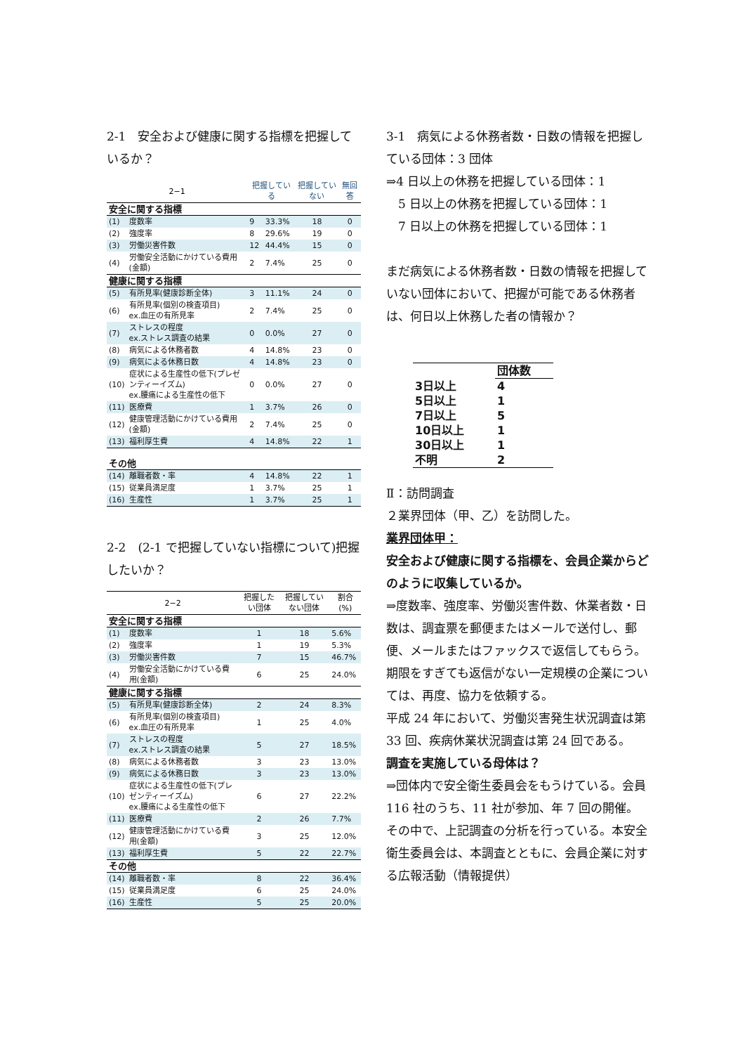2-1　安全および健康に関する指標を把握しているか？
| 2−1 | | 把握している | | 把握していない | 無回答 |
| --- | --- | --- | --- | --- | --- |
| 安全に関する指標 | | | | | |
| (1) | 度数率 | 9 | 33.3% | 18 | 0 |
| (2) | 強度率 | 8 | 29.6% | 19 | 0 |
| (3) | 労働災害件数 | 12 | 44.4% | 15 | 0 |
| (4) | 労働安全活動にかけている費用(金額) | 2 | 7.4% | 25 | 0 |
| 健康に関する指標 | | | | | |
| (5) | 有所見率(健康診断全体) | 3 | 11.1% | 24 | 0 |
| (6) | 有所見率(個別の検査項目) ex.血圧の有所見率 | 2 | 7.4% | 25 | 0 |
| (7) | ストレスの程度 ex.ストレス調査の結果 | 0 | 0.0% | 27 | 0 |
| (8) | 病気による休務者数 | 4 | 14.8% | 23 | 0 |
| (9) | 病気による休務日数 | 4 | 14.8% | 23 | 0 |
| (10) | 症状による生産性の低下(プレゼンティーイズム) ex.腰痛による生産性の低下 | 0 | 0.0% | 27 | 0 |
| (11) | 医療費 | 1 | 3.7% | 26 | 0 |
| (12) | 健康管理活動にかけている費用(金額) | 2 | 7.4% | 25 | 0 |
| (13) | 福利厚生費 | 4 | 14.8% | 22 | 1 |
| その他 | | | | | |
| (14) | 離職者数・率 | 4 | 14.8% | 22 | 1 |
| (15) | 従業員満足度 | 1 | 3.7% | 25 | 1 |
| (16) | 生産性 | 1 | 3.7% | 25 | 1 |
2-2　(2-1 で把握していない指標について)把握したいか？
| 2−2 | | 把握したい団体 | 把握していない団体 | 割合(%) |
| --- | --- | --- | --- | --- |
| 安全に関する指標 | | | | |
| (1) | 度数率 | 1 | 18 | 5.6% |
| (2) | 強度率 | 1 | 19 | 5.3% |
| (3) | 労働災害件数 | 7 | 15 | 46.7% |
| (4) | 労働安全活動にかけている費用(金額) | 6 | 25 | 24.0% |
| 健康に関する指標 | | | | |
| (5) | 有所見率(健康診断全体) | 2 | 24 | 8.3% |
| (6) | 有所見率(個別の検査項目) ex.血圧の有所見率 | 1 | 25 | 4.0% |
| (7) | ストレスの程度 ex.ストレス調査の結果 | 5 | 27 | 18.5% |
| (8) | 病気による休務者数 | 3 | 23 | 13.0% |
| (9) | 病気による休務日数 | 3 | 23 | 13.0% |
| (10) | 症状による生産性の低下(プレゼンティーイズム) ex.腰痛による生産性の低下 | 6 | 27 | 22.2% |
| (11) | 医療費 | 2 | 26 | 7.7% |
| (12) | 健康管理活動にかけている費用(金額) | 3 | 25 | 12.0% |
| (13) | 福利厚生費 | 5 | 22 | 22.7% |
| その他 | | | | |
| (14) | 離職者数・率 | 8 | 22 | 36.4% |
| (15) | 従業員満足度 | 6 | 25 | 24.0% |
| (16) | 生産性 | 5 | 25 | 20.0% |
3-1　病気による休務者数・日数の情報を把握している団体：3 団体
⇒4 日以上の休務を把握している団体：1
　5 日以上の休務を把握している団体：1
　7 日以上の休務を把握している団体：1
まだ病気による休務者数・日数の情報を把握していない団体において、把握が可能である休務者は、何日以上休務した者の情報か？
| | 団体数 |
| 3日以上 | 4 |
| 5日以上 | 1 |
| 7日以上 | 5 |
| 10日以上 | 1 |
| 30日以上 | 1 |
| 不明 | 2 |
Ⅱ：訪問調査
２業界団体（甲、乙）を訪問した。
業界団体甲：
安全および健康に関する指標を、会員企業からどのように収集しているか。
⇒度数率、強度率、労働災害件数、休業者数・日数は、調査票を郵便またはメールで送付し、郵便、メールまたはファックスで返信してもらう。期限をすぎても返信がない一定規模の企業については、再度、協力を依頼する。
平成 24 年において、労働災害発生状況調査は第 33 回、疾病休業状況調査は第 24 回である。
調査を実施している母体は？
⇒団体内で安全衛生委員会をもうけている。会員 116 社のうち、11 社が参加、年 7 回の開催。その中で、上記調査の分析を行っている。本安全衛生委員会は、本調査とともに、会員企業に対する広報活動（情報提供）